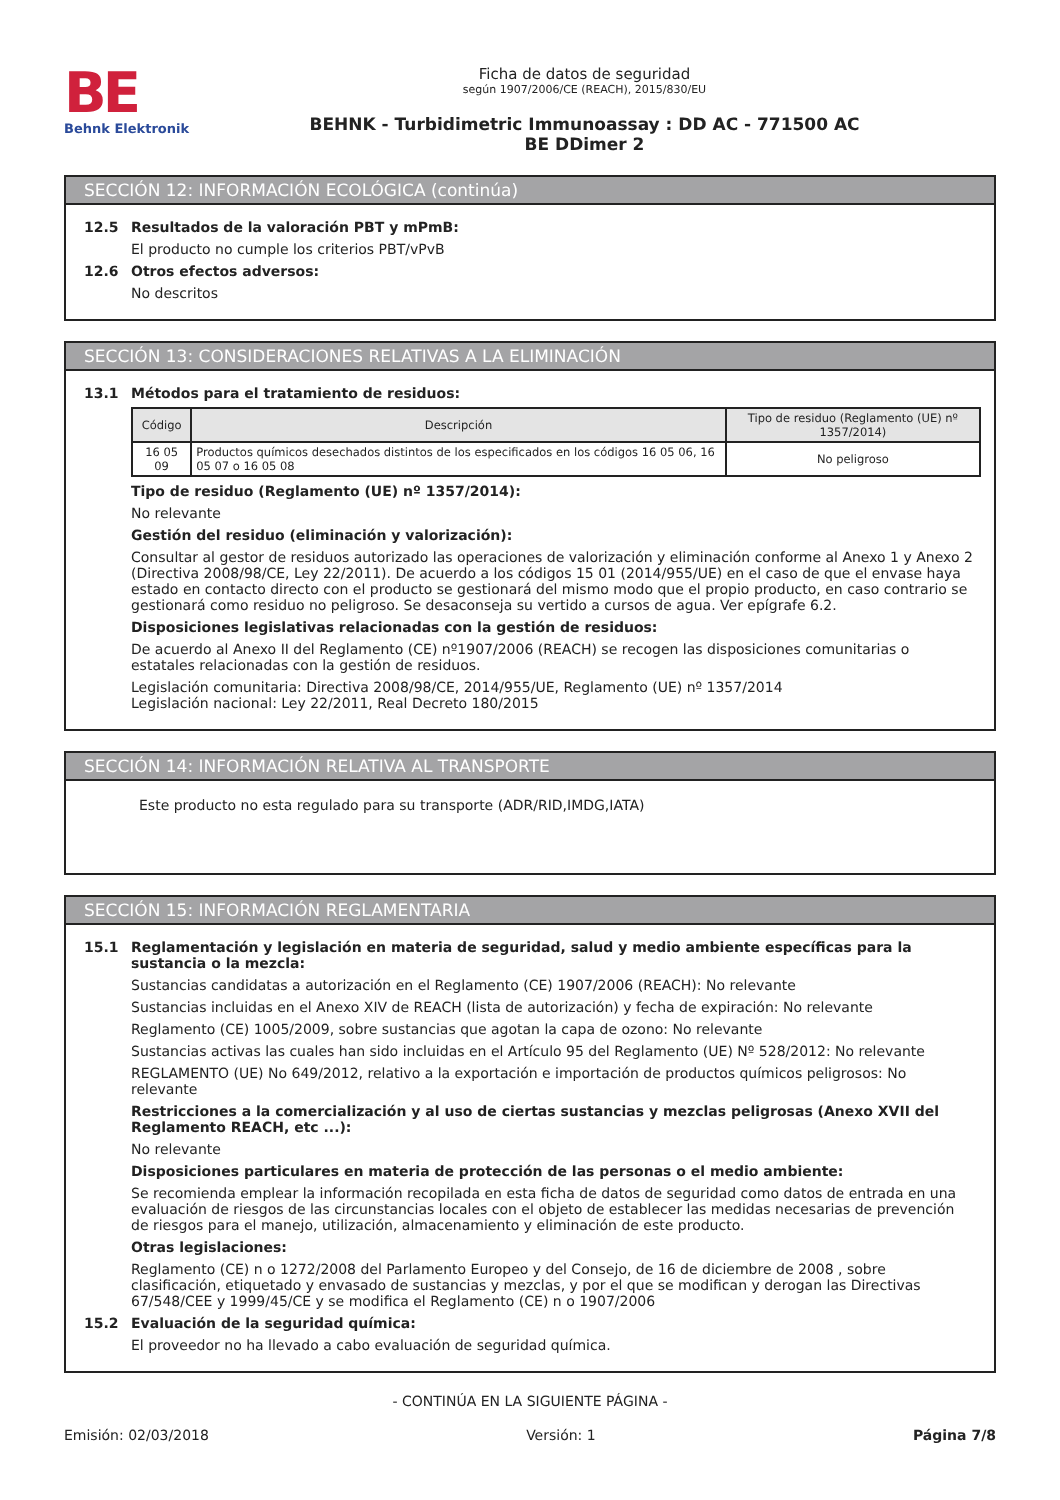BE
Behnk Elektronik
Ficha de datos de seguridad
según 1907/2006/CE (REACH), 2015/830/EU
BEHNK - Turbidimetric Immunoassay : DD AC - 771500 AC
BE DDimer 2
SECCIÓN 12: INFORMACIÓN ECOLÓGICA (continúa)
12.5 Resultados de la valoración PBT y mPmB:
El producto no cumple los criterios PBT/vPvB
12.6 Otros efectos adversos:
No descritos
SECCIÓN 13: CONSIDERACIONES RELATIVAS A LA ELIMINACIÓN
13.1 Métodos para el tratamiento de residuos:
| Código | Descripción | Tipo de residuo (Reglamento (UE) nº 1357/2014) |
| --- | --- | --- |
| 16 05 09 | Productos químicos desechados distintos de los especificados en los códigos 16 05 06, 16 05 07 o 16 05 08 | No peligroso |
Tipo de residuo (Reglamento (UE) nº 1357/2014):
No relevante
Gestión del residuo (eliminación y valorización):
Consultar al gestor de residuos autorizado las operaciones de valorización y eliminación conforme al Anexo 1 y Anexo 2 (Directiva 2008/98/CE, Ley 22/2011). De acuerdo a los códigos 15 01 (2014/955/UE) en el caso de que el envase haya estado en contacto directo con el producto se gestionará del mismo modo que el propio producto, en caso contrario se gestionará como residuo no peligroso. Se desaconseja su vertido a cursos de agua. Ver epígrafe 6.2.
Disposiciones legislativas relacionadas con la gestión de residuos:
De acuerdo al Anexo II del Reglamento (CE) nº1907/2006 (REACH) se recogen las disposiciones comunitarias o estatales relacionadas con la gestión de residuos.
Legislación comunitaria: Directiva 2008/98/CE, 2014/955/UE, Reglamento (UE) nº 1357/2014
Legislación nacional: Ley 22/2011, Real Decreto 180/2015
SECCIÓN 14: INFORMACIÓN RELATIVA AL TRANSPORTE
Este producto no esta regulado para su transporte (ADR/RID,IMDG,IATA)
SECCIÓN 15: INFORMACIÓN REGLAMENTARIA
15.1 Reglamentación y legislación en materia de seguridad, salud y medio ambiente específicas para la sustancia o la mezcla:
Sustancias candidatas a autorización en el Reglamento (CE) 1907/2006 (REACH): No relevante
Sustancias incluidas en el Anexo XIV de REACH (lista de autorización) y fecha de expiración: No relevante
Reglamento (CE) 1005/2009, sobre sustancias que agotan la capa de ozono: No relevante
Sustancias activas las cuales han sido incluidas en el Artículo 95 del Reglamento (UE) Nº 528/2012: No relevante
REGLAMENTO (UE) No 649/2012, relativo a la exportación e importación de productos químicos peligrosos: No relevante
Restricciones a la comercialización y al uso de ciertas sustancias y mezclas peligrosas (Anexo XVII del Reglamento REACH, etc ...):
No relevante
Disposiciones particulares en materia de protección de las personas o el medio ambiente:
Se recomienda emplear la información recopilada en esta ficha de datos de seguridad como datos de entrada en una evaluación de riesgos de las circunstancias locales con el objeto de establecer las medidas necesarias de prevención de riesgos para el manejo, utilización, almacenamiento y eliminación de este producto.
Otras legislaciones:
Reglamento (CE) n o 1272/2008 del Parlamento Europeo y del Consejo, de 16 de diciembre de 2008 , sobre clasificación, etiquetado y envasado de sustancias y mezclas, y por el que se modifican y derogan las Directivas 67/548/CEE y 1999/45/CE y se modifica el Reglamento (CE) n o 1907/2006
15.2 Evaluación de la seguridad química:
El proveedor no ha llevado a cabo evaluación de seguridad química.
- CONTINÚA EN LA SIGUIENTE PÁGINA -
Emisión: 02/03/2018 Versión: 1 Página 7/8